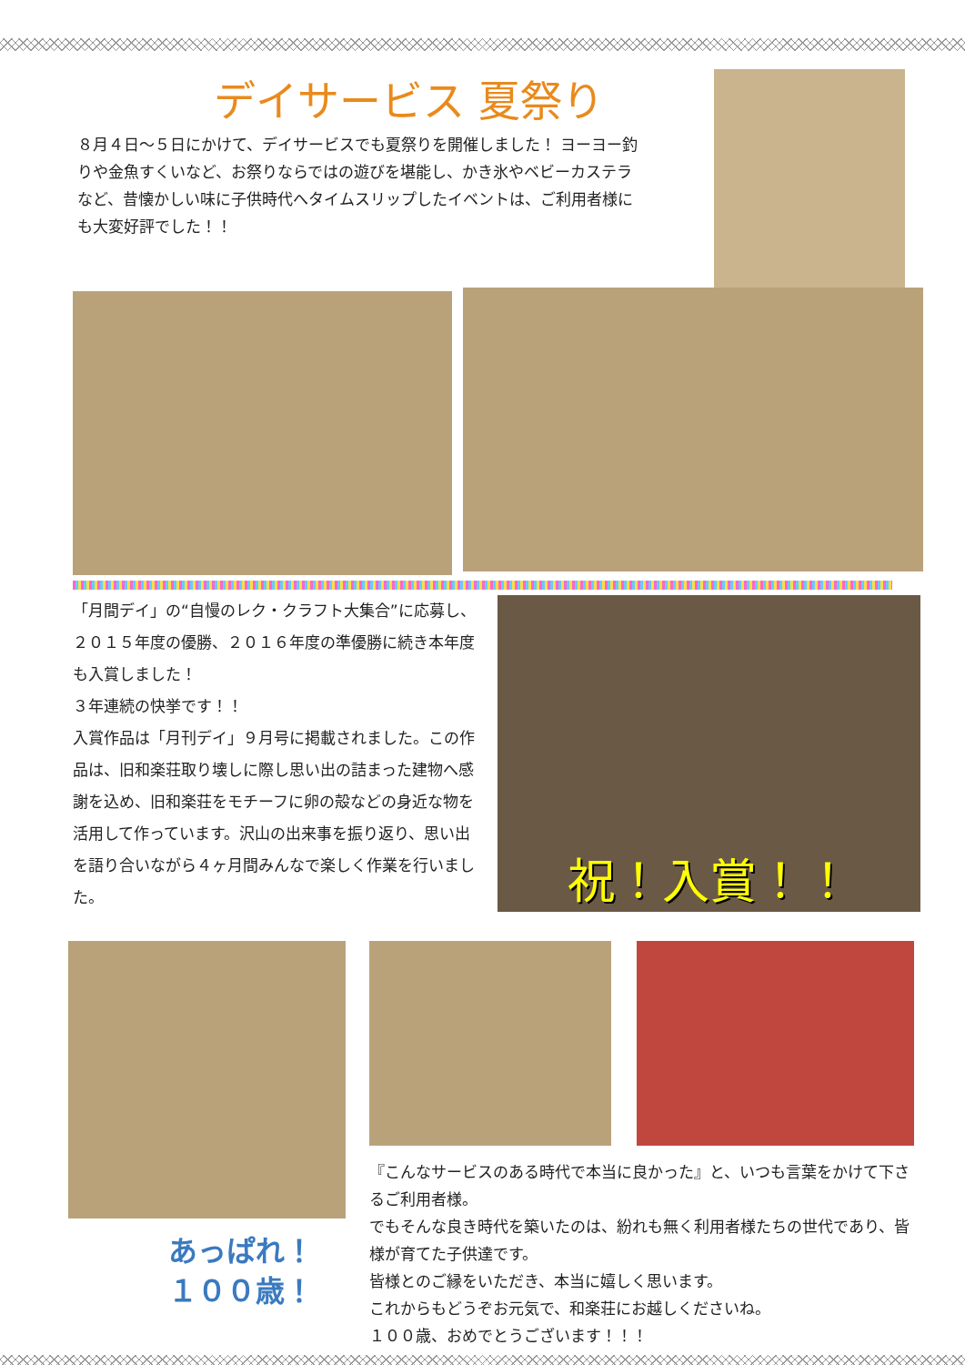デイサービス 夏祭り
８月４日～５日にかけて、デイサービスでも夏祭りを開催しました！ ヨーヨー釣りや金魚すくいなど、お祭りならではの遊びを堪能し、かき氷やベビーカステラなど、昔懐かしい味に子供時代へタイムスリップしたイベントは、ご利用者様にも大変好評でした！！
「月間デイ」の“自慢のレク・クラフト大集合”に応募し、２０１５年度の優勝、２０１６年度の準優勝に続き本年度も入賞しました！
３年連続の快挙です！！
入賞作品は「月刊デイ」９月号に掲載されました。この作品は、旧和楽荘取り壊しに際し思い出の詰まった建物へ感謝を込め、旧和楽荘をモチーフに卵の殻などの身近な物を活用して作っています。沢山の出来事を振り返り、思い出を語り合いながら４ヶ月間みんなで楽しく作業を行いました。
祝！入賞！！
あっぱれ！
１００歳！
『こんなサービスのある時代で本当に良かった』と、いつも言葉をかけて下さるご利用者様。
でもそんな良き時代を築いたのは、紛れも無く利用者様たちの世代であり、皆様が育てた子供達です。
皆様とのご縁をいただき、本当に嬉しく思います。
これからもどうぞお元気で、和楽荘にお越しくださいね。
１００歳、おめでとうございます！！！